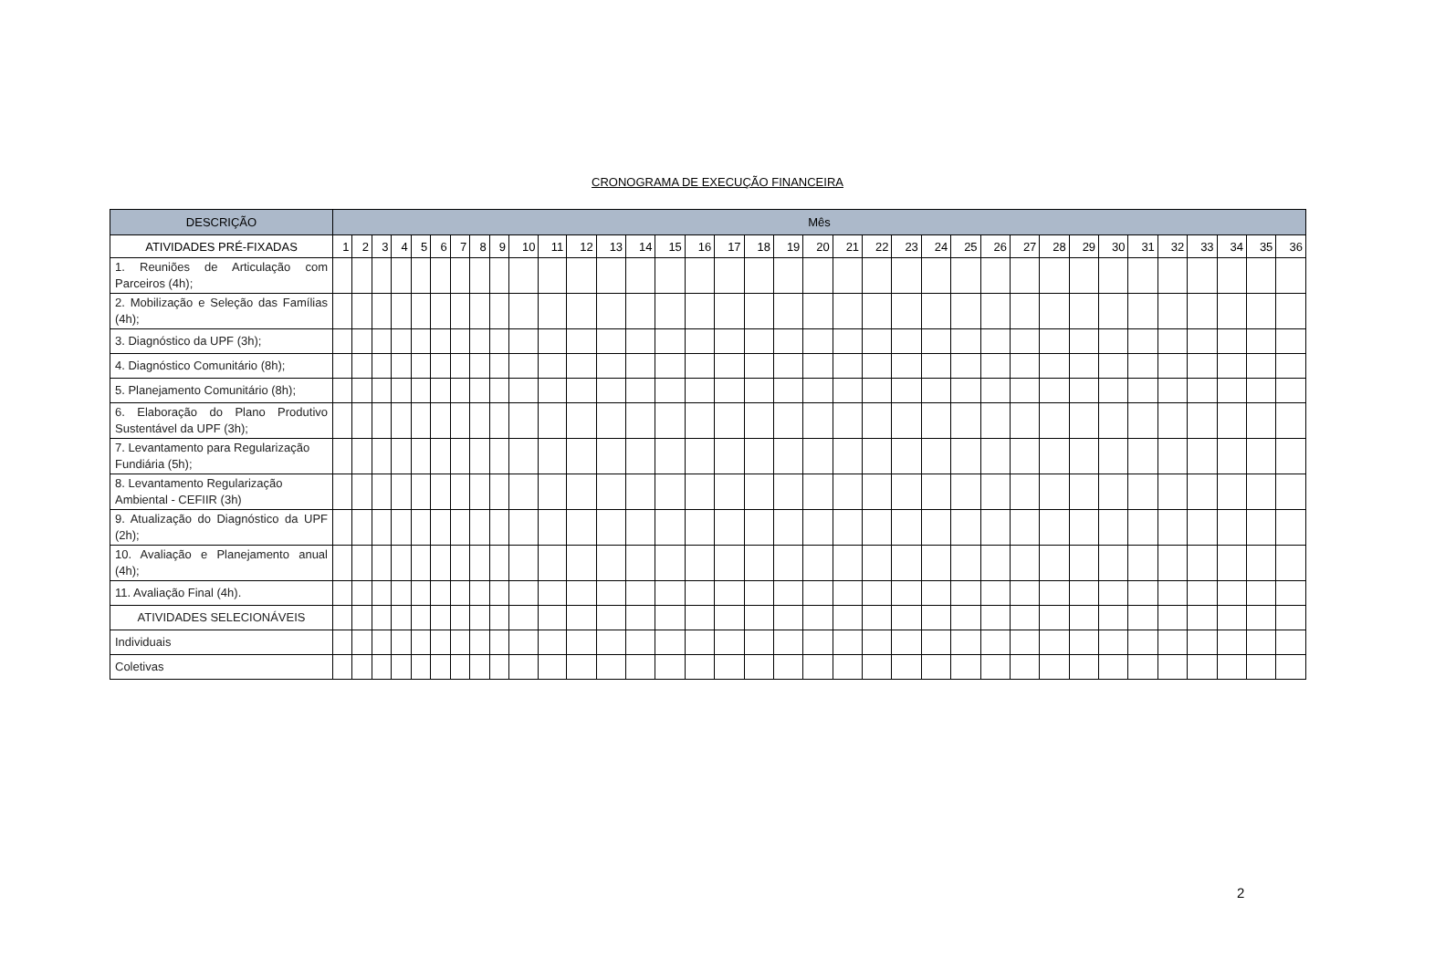CRONOGRAMA DE EXECUÇÃO FINANCEIRA
| DESCRIÇÃO | Mês | | | | | | | | | | | | | | | | | | | | | | | | | | | | | | | | | | | |
| --- | --- | --- | --- | --- | --- | --- | --- | --- | --- | --- | --- | --- | --- | --- | --- | --- | --- | --- | --- | --- | --- | --- | --- | --- | --- | --- | --- | --- | --- | --- | --- | --- | --- | --- | --- | --- |
| ATIVIDADES PRÉ-FIXADAS | 1 | 2 | 3 | 4 | 5 | 6 | 7 | 8 | 9 | 10 | 11 | 12 | 13 | 14 | 15 | 16 | 17 | 18 | 19 | 20 | 21 | 22 | 23 | 24 | 25 | 26 | 27 | 28 | 29 | 30 | 31 | 32 | 33 | 34 | 35 | 36 |
| 1. Reuniões de Articulação com Parceiros (4h); | | | | | | | | | | | | | | | | | | | | | | | | | | | | | | | | | | | | |
| 2. Mobilização e Seleção das Famílias (4h); | | | | | | | | | | | | | | | | | | | | | | | | | | | | | | | | | | | | |
| 3. Diagnóstico da UPF (3h); | | | | | | | | | | | | | | | | | | | | | | | | | | | | | | | | | | | | |
| 4. Diagnóstico Comunitário (8h); | | | | | | | | | | | | | | | | | | | | | | | | | | | | | | | | | | | | |
| 5. Planejamento Comunitário (8h); | | | | | | | | | | | | | | | | | | | | | | | | | | | | | | | | | | | | |
| 6. Elaboração do Plano Produtivo Sustentável da UPF (3h); | | | | | | | | | | | | | | | | | | | | | | | | | | | | | | | | | | | | |
| 7. Levantamento para Regularização Fundiária (5h); | | | | | | | | | | | | | | | | | | | | | | | | | | | | | | | | | | | | |
| 8. Levantamento Regularização Ambiental - CEFIIR (3h) | | | | | | | | | | | | | | | | | | | | | | | | | | | | | | | | | | | | |
| 9. Atualização do Diagnóstico da UPF (2h); | | | | | | | | | | | | | | | | | | | | | | | | | | | | | | | | | | | | |
| 10. Avaliação e Planejamento anual (4h); | | | | | | | | | | | | | | | | | | | | | | | | | | | | | | | | | | | | |
| 11. Avaliação Final (4h). | | | | | | | | | | | | | | | | | | | | | | | | | | | | | | | | | | | | |
| ATIVIDADES SELECIONÁVEIS | | | | | | | | | | | | | | | | | | | | | | | | | | | | | | | | | | | | |
| Individuais | | | | | | | | | | | | | | | | | | | | | | | | | | | | | | | | | | | | |
| Coletivas | | | | | | | | | | | | | | | | | | | | | | | | | | | | | | | | | | | | |
2